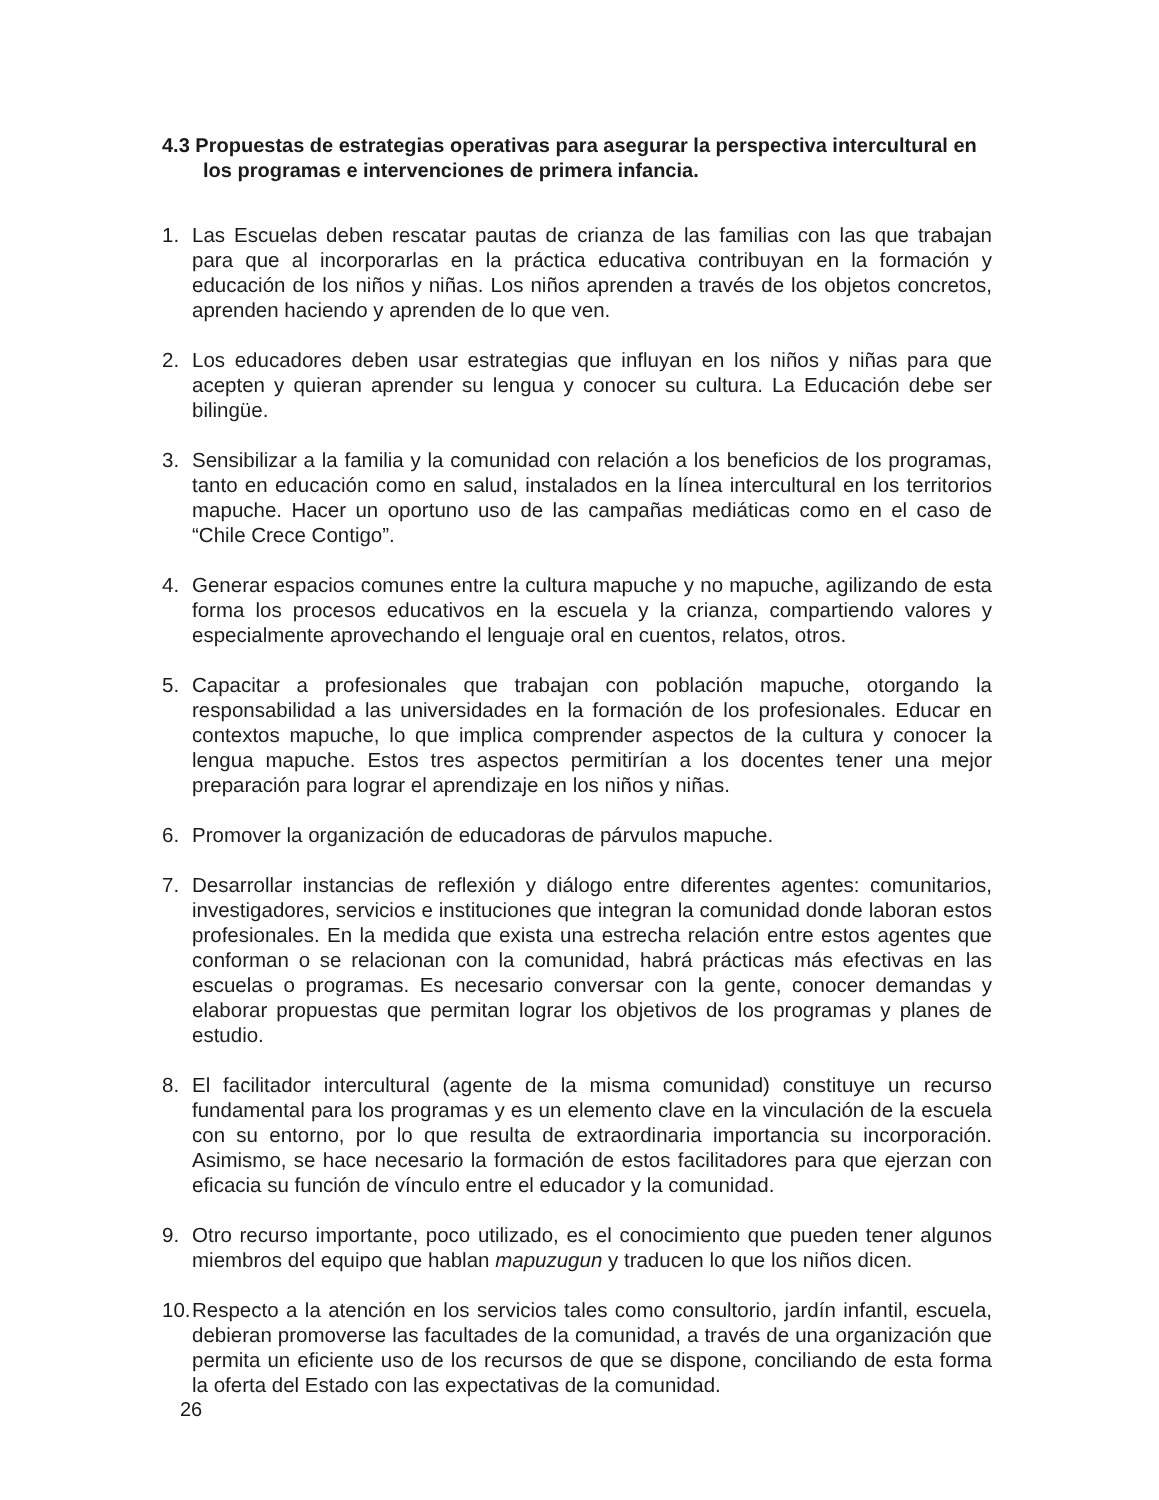4.3 Propuestas de estrategias operativas para asegurar la perspectiva intercultural en los programas e intervenciones de primera infancia.
1. Las Escuelas deben rescatar pautas de crianza de las familias con las que trabajan para que al incorporarlas en la práctica educativa contribuyan en la formación y educación de los niños y niñas. Los niños aprenden a través de los objetos concretos, aprenden haciendo y aprenden de lo que ven.
2. Los educadores deben usar estrategias que influyan en los niños y niñas para que acepten y quieran aprender su lengua y conocer su cultura. La Educación debe ser bilingüe.
3. Sensibilizar a la familia y la comunidad con relación a los beneficios de los programas, tanto en educación como en salud, instalados en la línea intercultural en los territorios mapuche. Hacer un oportuno uso de las campañas mediáticas como en el caso de “Chile Crece Contigo”.
4. Generar espacios comunes entre la cultura mapuche y no mapuche, agilizando de esta forma los procesos educativos en la escuela y la crianza, compartiendo valores y especialmente aprovechando el lenguaje oral en cuentos, relatos, otros.
5. Capacitar a profesionales que trabajan con población mapuche, otorgando la responsabilidad a las universidades en la formación de los profesionales. Educar en contextos mapuche, lo que implica comprender aspectos de la cultura y conocer la lengua mapuche. Estos tres aspectos permitirían a los docentes tener una mejor preparación para lograr el aprendizaje en los niños y niñas.
6. Promover la organización de educadoras de párvulos mapuche.
7. Desarrollar instancias de reflexión y diálogo entre diferentes agentes: comunitarios, investigadores, servicios e instituciones que integran la comunidad donde laboran estos profesionales. En la medida que exista una estrecha relación entre estos agentes que conforman o se relacionan con la comunidad, habrá prácticas más efectivas en las escuelas o programas. Es necesario conversar con la gente, conocer demandas y elaborar propuestas que permitan lograr los objetivos de los programas y planes de estudio.
8. El facilitador intercultural (agente de la misma comunidad) constituye un recurso fundamental para los programas y es un elemento clave en la vinculación de la escuela con su entorno, por lo que resulta de extraordinaria importancia su incorporación. Asimismo, se hace necesario la formación de estos facilitadores para que ejerzan con eficacia su función de vínculo entre el educador y la comunidad.
9. Otro recurso importante, poco utilizado, es el conocimiento que pueden tener algunos miembros del equipo que hablan mapuzugun y traducen lo que los niños dicen.
10.
Respecto a la atención en los servicios tales como consultorio, jardín infantil, escuela, debieran promoverse las facultades de la comunidad, a través de una organización que permita un eficiente uso de los recursos de que se dispone, conciliando de esta forma la oferta del Estado con las expectativas de la comunidad.
26